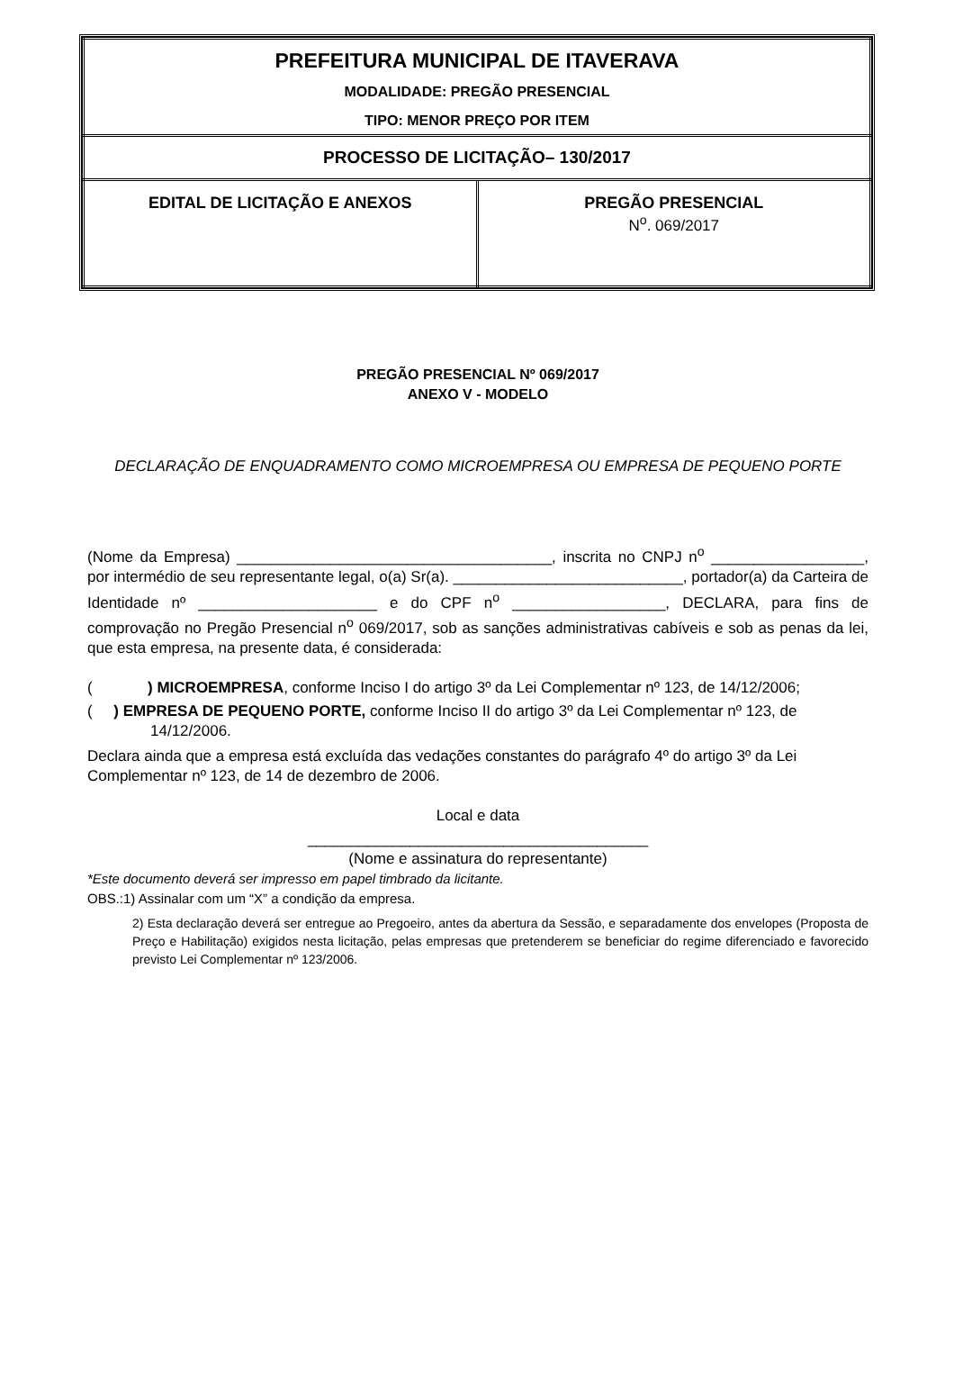| PREFEITURA MUNICIPAL DE ITAVERAVA MODALIDADE: PREGÃO PRESENCIAL TIPO: MENOR PREÇO POR ITEM | |
| PROCESSO DE LICITAÇÃO– 130/2017 | |
| EDITAL DE LICITAÇÃO E ANEXOS | PREGÃO PRESENCIAL N<sup>o</sup>. 069/2017 |
PREGÃO PRESENCIAL Nº 069/2017
ANEXO V - MODELO
DECLARAÇÃO DE ENQUADRAMENTO COMO MICROEMPRESA OU EMPRESA DE PEQUENO PORTE
(Nome da Empresa) _____________________________________, inscrita no CNPJ n<sup>o</sup> __________________, por intermédio de seu representante legal, o(a) Sr(a). ___________________________, portador(a) da Carteira de Identidade nº _____________________ e do CPF n<sup>o</sup> __________________, DECLARA, para fins de comprovação no Pregão Presencial n<sup>o</sup> 069/2017, sob as sanções administrativas cabíveis e sob as penas da lei, que esta empresa, na presente data, é considerada:
( ) MICROEMPRESA, conforme Inciso I do artigo 3º da Lei Complementar nº 123, de 14/12/2006;
( ) EMPRESA DE PEQUENO PORTE, conforme Inciso II do artigo 3º da Lei Complementar nº 123, de 14/12/2006.
Declara ainda que a empresa está excluída das vedações constantes do parágrafo 4º do artigo 3º da Lei Complementar nº 123, de 14 de dezembro de 2006.
Local e data
________________________________________
(Nome e assinatura do representante)
*Este documento deverá ser impresso em papel timbrado da licitante.
OBS.:1) Assinalar com um “X” a condição da empresa.
2) Esta declaração deverá ser entregue ao Pregoeiro, antes da abertura da Sessão, e separadamente dos envelopes (Proposta de Preço e Habilitação) exigidos nesta licitação, pelas empresas que pretenderem se beneficiar do regime diferenciado e favorecido previsto Lei Complementar nº 123/2006.